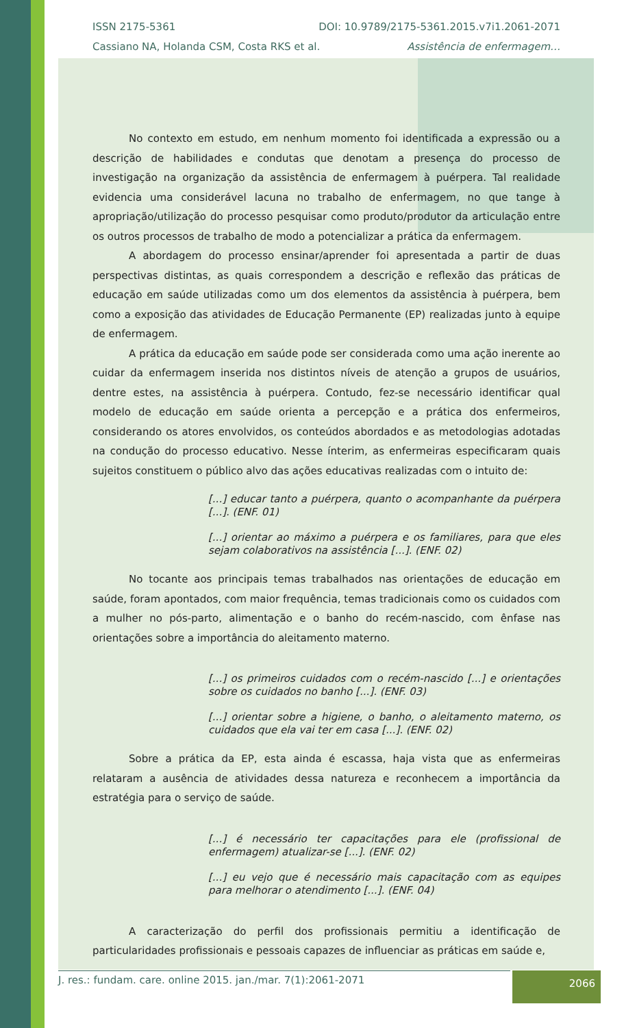ISSN 2175-5361 DOI: 10.9789/2175-5361.2015.v7i1.2061-2071
Cassiano NA, Holanda CSM, Costa RKS et al. Assistência de enfermagem…
No contexto em estudo, em nenhum momento foi identificada a expressão ou a descrição de habilidades e condutas que denotam a presença do processo de investigação na organização da assistência de enfermagem à puérpera. Tal realidade evidencia uma considerável lacuna no trabalho de enfermagem, no que tange à apropriação/utilização do processo pesquisar como produto/produtor da articulação entre os outros processos de trabalho de modo a potencializar a prática da enfermagem.
A abordagem do processo ensinar/aprender foi apresentada a partir de duas perspectivas distintas, as quais correspondem a descrição e reflexão das práticas de educação em saúde utilizadas como um dos elementos da assistência à puérpera, bem como a exposição das atividades de Educação Permanente (EP) realizadas junto à equipe de enfermagem.
A prática da educação em saúde pode ser considerada como uma ação inerente ao cuidar da enfermagem inserida nos distintos níveis de atenção a grupos de usuários, dentre estes, na assistência à puérpera. Contudo, fez-se necessário identificar qual modelo de educação em saúde orienta a percepção e a prática dos enfermeiros, considerando os atores envolvidos, os conteúdos abordados e as metodologias adotadas na condução do processo educativo. Nesse ínterim, as enfermeiras especificaram quais sujeitos constituem o público alvo das ações educativas realizadas com o intuito de:
[...] educar tanto a puérpera, quanto o acompanhante da puérpera [...]. (ENF. 01)
[...] orientar ao máximo a puérpera e os familiares, para que eles sejam colaborativos na assistência [...]. (ENF. 02)
No tocante aos principais temas trabalhados nas orientações de educação em saúde, foram apontados, com maior frequência, temas tradicionais como os cuidados com a mulher no pós-parto, alimentação e o banho do recém-nascido, com ênfase nas orientações sobre a importância do aleitamento materno.
[...] os primeiros cuidados com o recém-nascido [...] e orientações sobre os cuidados no banho [...]. (ENF. 03)
[...] orientar sobre a higiene, o banho, o aleitamento materno, os cuidados que ela vai ter em casa [...]. (ENF. 02)
Sobre a prática da EP, esta ainda é escassa, haja vista que as enfermeiras relataram a ausência de atividades dessa natureza e reconhecem a importância da estratégia para o serviço de saúde.
[...] é necessário ter capacitações para ele (profissional de enfermagem) atualizar-se [...]. (ENF. 02)
[...] eu vejo que é necessário mais capacitação com as equipes para melhorar o atendimento [...]. (ENF. 04)
A caracterização do perfil dos profissionais permitiu a identificação de particularidades profissionais e pessoais capazes de influenciar as práticas em saúde e,
J. res.: fundam. care. online 2015. jan./mar. 7(1):2061-2071 2066